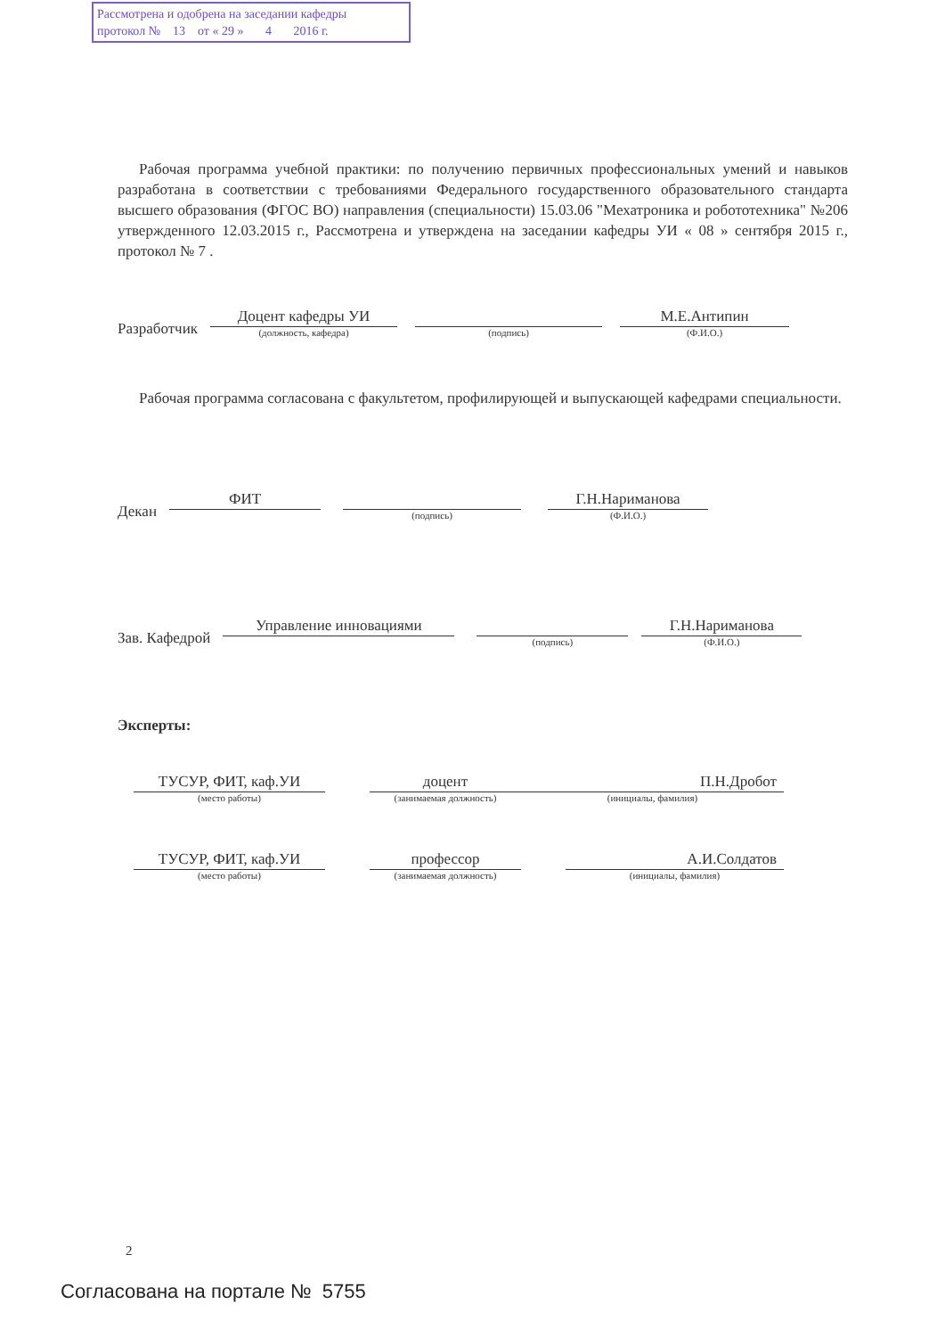Рассмотрена и одобрена на заседании кафедры
протокол № 13 от « 29 » 4 2016 г.
Рабочая программа учебной практики: по получению первичных профессиональных умений и навыков разработана в соответствии с требованиями Федерального государственного образовательного стандарта высшего образования (ФГОС ВО) направления (специальности) 15.03.06 "Мехатроника и робототехника" №206 утвержденного 12.03.2015 г., Рассмотрена и утверждена на заседании кафедры УИ « 08 » сентября 2015 г., протокол № 7 .
Разработчик
Доцент кафедры УИ
(должность, кафедра)
(подпись)
М.Е.Антипин
(Ф.И.О.)
Рабочая программа согласована с факультетом, профилирующей и выпускающей кафедрами специальности.
Декан
ФИТ
(подпись)
Г.Н.Нариманова
(Ф.И.О.)
Зав. Кафедрой
Управление инновациями
(подпись)
Г.Н.Нариманова
(Ф.И.О.)
Эксперты:
ТУСУР, ФИТ, каф.УИ
(место работы)
доцент
(занимаемая должность)
П.Н.Дробот
(инициалы, фамилия)
ТУСУР, ФИТ, каф.УИ
(место работы)
профессор
(занимаемая должность)
А.И.Солдатов
(инициалы, фамилия)
2
Согласована на портале № 5755